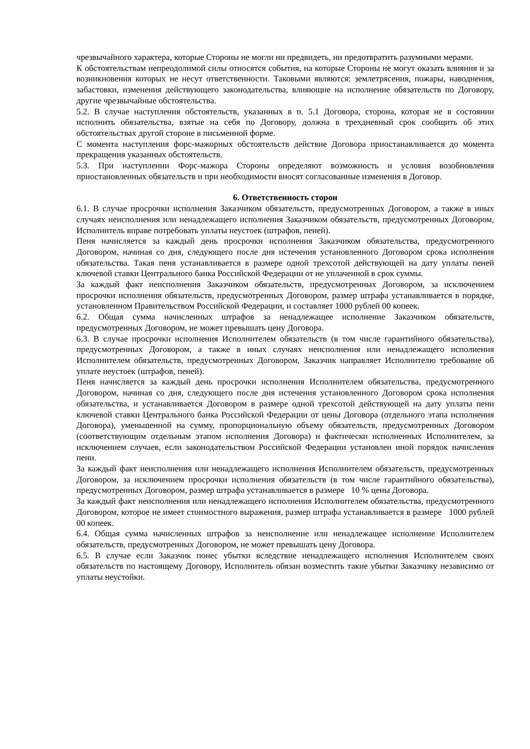чрезвычайного характера, которые Стороны не могли ни предвидеть, ни предотвратить разумными мерами.
К обстоятельствам непреодолимой силы относятся события, на которые Стороны не могут оказать влияния и за возникновения которых не несут ответственности. Таковыми являются: землетрясения, пожары, наводнения, забастовки, изменения действующего законодательства, влияющие на исполнение обязательств по Договору, другие чрезвычайные обстоятельства.
5.2. В случае наступления обстоятельств, указанных в п. 5.1 Договора, сторона, которая не в состоянии исполнить обязательства, взятые на себя по Договору, должна в трехдневный срок сообщить об этих обстоятельствах другой стороне в письменной форме.
С момента наступления форс-мажорных обстоятельств действие Договора приостанавливается до момента прекращения указанных обстоятельств.
5.3. При наступлении Форс-мажора Стороны определяют возможность и условия возобновления приостановленных обязательств и при необходимости вносят согласованные изменения в Договор.
6. Ответственность сторон
6.1. В случае просрочки исполнения Заказчиком обязательств, предусмотренных Договором, а также в иных случаях неисполнения или ненадлежащего исполнения Заказчиком обязательств, предусмотренных Договором, Исполнитель вправе потребовать уплаты неустоек (штрафов, пеней).
Пеня начисляется за каждый день просрочки исполнения Заказчиком обязательства, предусмотренного Договором, начиная со дня, следующего после дня истечения установленного Договором срока исполнения обязательства. Такая пеня устанавливается в размере одной трехсотой действующей на дату уплаты пеней ключевой ставки Центрального банка Российской Федерации от не уплаченной в срок суммы.
За каждый факт неисполнения Заказчиком обязательств, предусмотренных Договором, за исключением просрочки исполнения обязательств, предусмотренных Договором, размер штрафа устанавливается в порядке, установленном Правительством Российской Федерации, и составляет 1000 рублей 00 копеек.
6.2. Общая сумма начисленных штрафов за ненадлежащее исполнение Заказчиком обязательств, предусмотренных Договором, не может превышать цену Договора.
6.3. В случае просрочки исполнения Исполнителем обязательств (в том числе гарантийного обязательства), предусмотренных Договором, а также в иных случаях неисполнения или ненадлежащего исполнения Исполнителем обязательств, предусмотренных Договором, Заказчик направляет Исполнителю требование об уплате неустоек (штрафов, пеней).
Пеня начисляется за каждый день просрочки исполнения Исполнителем обязательства, предусмотренного Договором, начиная со дня, следующего после дня истечения установленного Договором срока исполнения обязательства, и устанавливается Договором в размере одной трехсотой действующей на дату уплаты пени ключевой ставки Центрального банка Российской Федерации от цены Договора (отдельного этапа исполнения Договора), уменьшенной на сумму, пропорциональную объему обязательств, предусмотренных Договором (соответствующим отдельным этапом исполнения Договора) и фактически исполненных Исполнителем, за исключением случаев, если законодательством Российской Федерации установлен иной порядок начисления пени.
За каждый факт неисполнения или ненадлежащего исполнения Исполнителем обязательств, предусмотренных Договором, за исключением просрочки исполнения обязательств (в том числе гарантийного обязательства), предусмотренных Договором, размер штрафа устанавливается в размере 10 % цены Договора.
За каждый факт неисполнения или ненадлежащего исполнения Исполнителем обязательства, предусмотренного Договором, которое не имеет стоимостного выражения, размер штрафа устанавливается в размере 1000 рублей 00 копеек.
6.4. Общая сумма начисленных штрафов за неисполнение или ненадлежащее исполнение Исполнителем обязательств, предусмотренных Договором, не может превышать цену Договора.
6.5. В случае если Заказчик понес убытки вследствие ненадлежащего исполнения Исполнителем своих обязательств по настоящему Договору, Исполнитель обязан возместить такие убытки Заказчику независимо от уплаты неустойки.